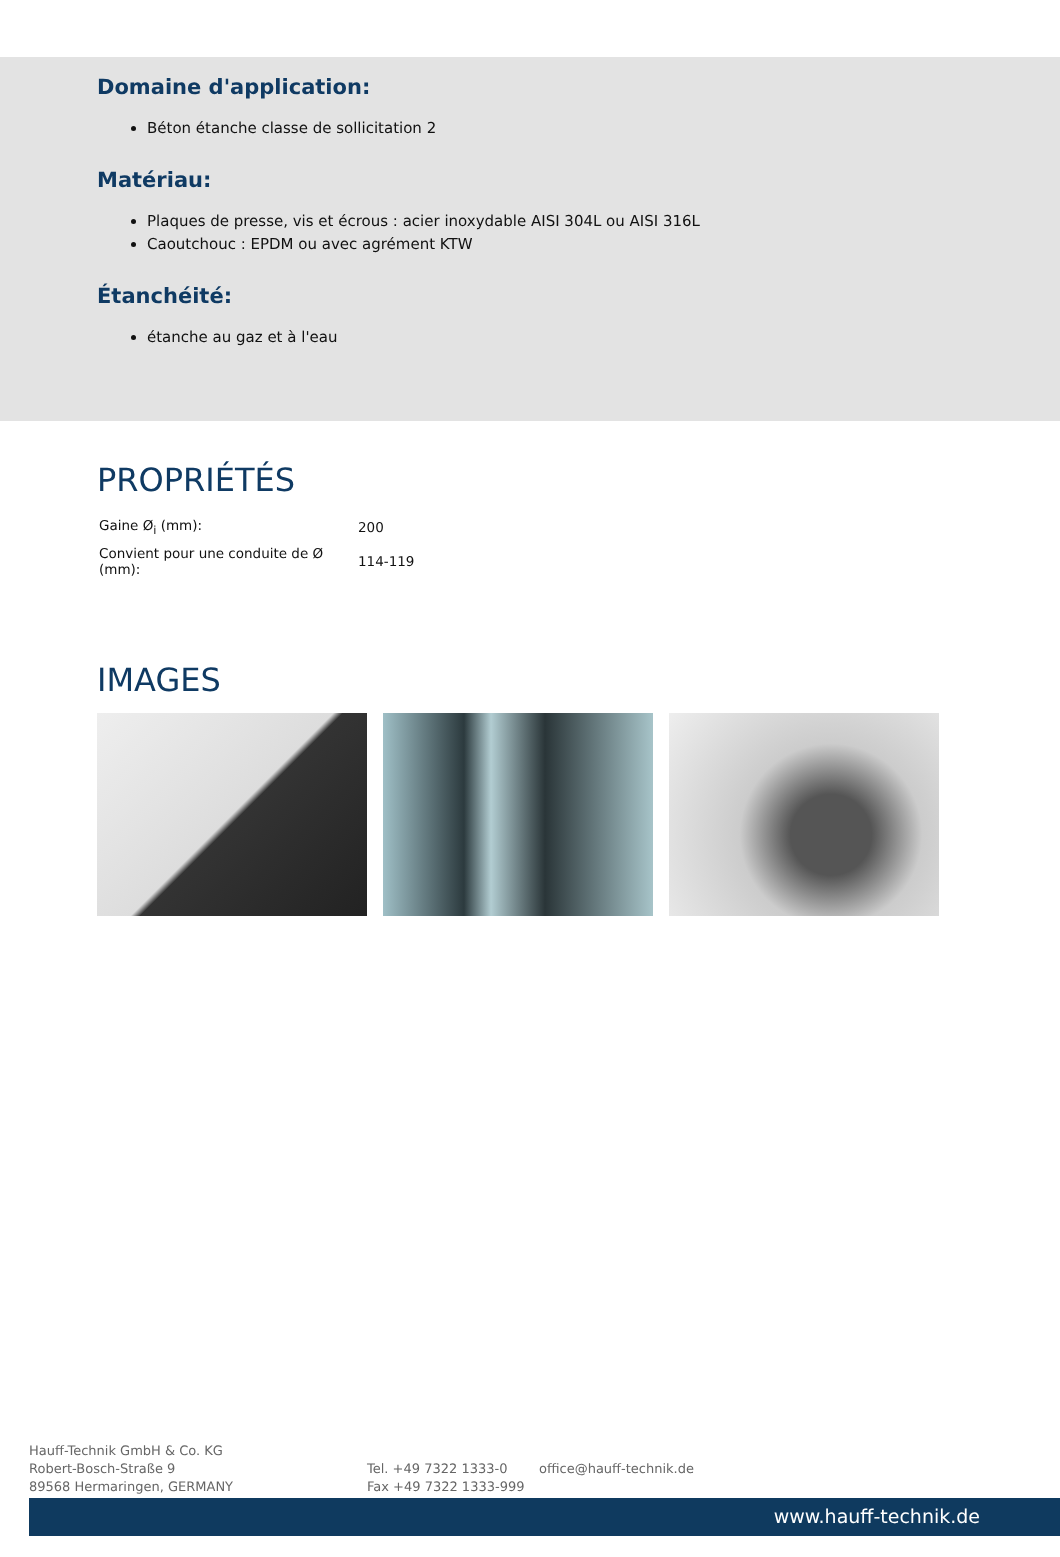Domaine d'application:
Béton étanche classe de sollicitation 2
Matériau:
Plaques de presse, vis et écrous : acier inoxydable AISI 304L ou AISI 316L
Caoutchouc : EPDM ou avec agrément KTW
Étanchéité:
étanche au gaz et à l'eau
PROPRIÉTÉS
| Gaine Ø<sub>i</sub> (mm): | 200 |
| Convient pour une conduite de Ø (mm): | 114-119 |
IMAGES
Hauff-Technik GmbH & Co. KG
Robert-Bosch-Straße 9
89568 Hermaringen, GERMANY
Tel. +49 7322 1333-0
Fax +49 7322 1333-999
office@hauff-technik.de
www.hauff-technik.de